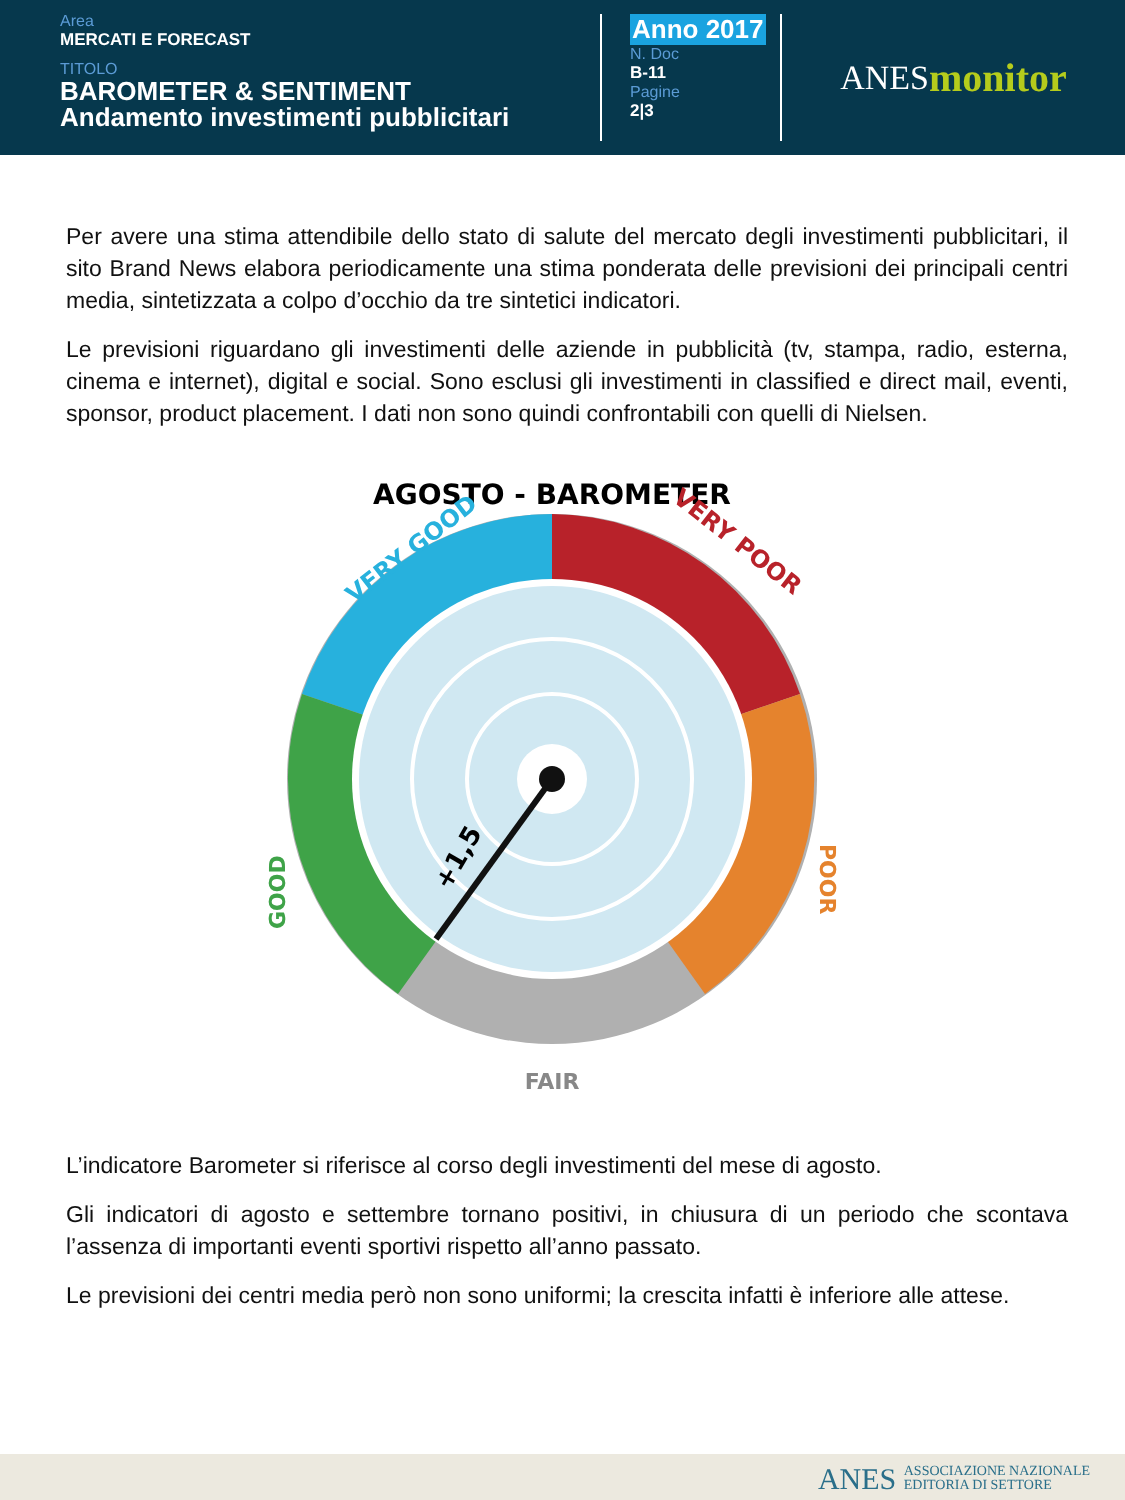Area
MERCATI E FORECAST
TITOLO
BAROMETER & SENTIMENT
Andamento investimenti pubblicitari
Anno 2017
N. Doc
B-11
Pagine
2|3
ANES monitor
Per avere una stima attendibile dello stato di salute del mercato degli investimenti pubblicitari, il sito Brand News elabora periodicamente una stima ponderata delle previsioni dei principali centri media, sintetizzata a colpo d’occhio da tre sintetici indicatori.
Le previsioni riguardano gli investimenti delle aziende in pubblicità (tv, stampa, radio, esterna, cinema e internet), digital e social. Sono esclusi gli investimenti in classified e direct mail, eventi, sponsor, product placement. I dati non sono quindi confrontabili con quelli di Nielsen.
AGOSTO - BAROMETER
VERY GOOD
VERY POOR
GOOD
POOR
+1,5
FAIR
L’indicatore Barometer si riferisce al corso degli investimenti del mese di agosto.
Gli indicatori di agosto e settembre tornano positivi, in chiusura di un periodo che scontava l’assenza di importanti eventi sportivi rispetto all’anno passato.
Le previsioni dei centri media però non sono uniformi; la crescita infatti è inferiore alle attese.
ANES ASSOCIAZIONE NAZIONALE
EDITORIA DI SETTORE